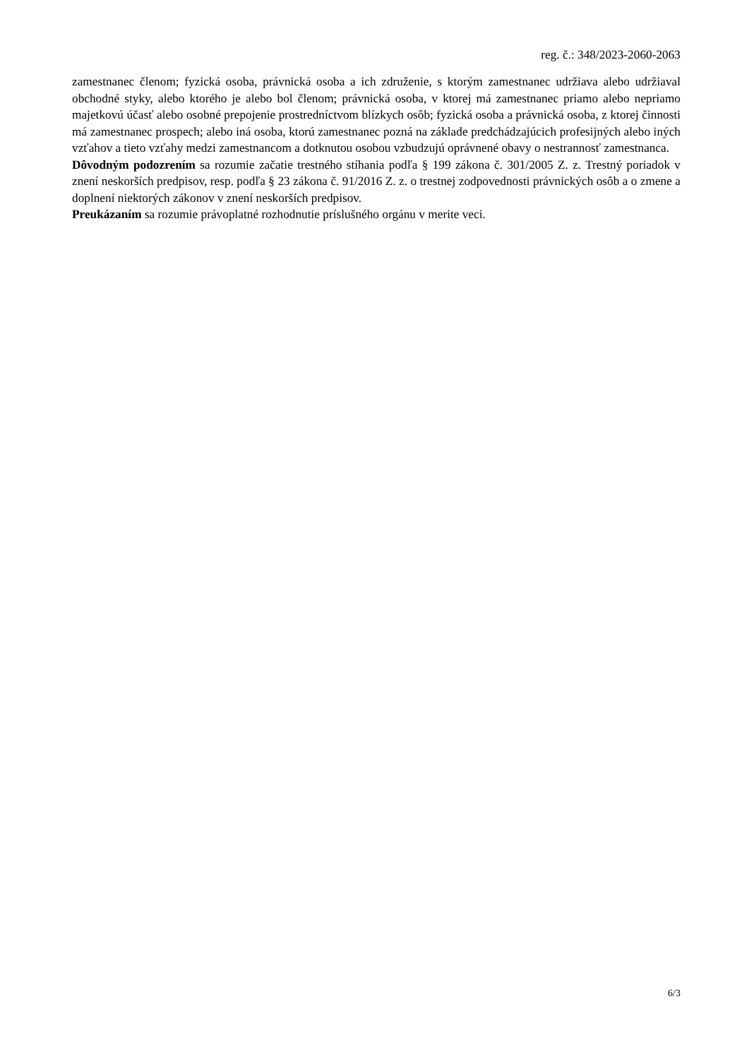reg. č.: 348/2023-2060-2063
zamestnanec členom; fyzická osoba, právnická osoba a ich združenie, s ktorým zamestnanec udržiava alebo udržiaval obchodné styky, alebo ktorého je alebo bol členom; právnická osoba, v ktorej má zamestnanec priamo alebo nepriamo majetkovú účasť alebo osobné prepojenie prostredníctvom blízkych osôb; fyzická osoba a právnická osoba, z ktorej činnosti má zamestnanec prospech; alebo iná osoba, ktorú zamestnanec pozná na základe predchádzajúcich profesijných alebo iných vzťahov a tieto vzťahy medzi zamestnancom a dotknutou osobou vzbudzujú oprávnené obavy o nestrannosť zamestnanca.
Dôvodným podozrením sa rozumie začatie trestného stíhania podľa § 199 zákona č. 301/2005 Z. z. Trestný poriadok v znení neskorších predpisov, resp. podľa § 23 zákona č. 91/2016 Z. z. o trestnej zodpovednosti právnických osôb a o zmene a doplnení niektorých zákonov v znení neskorších predpisov.
Preukázaním sa rozumie právoplatné rozhodnutie príslušného orgánu v merite veci.
6/3